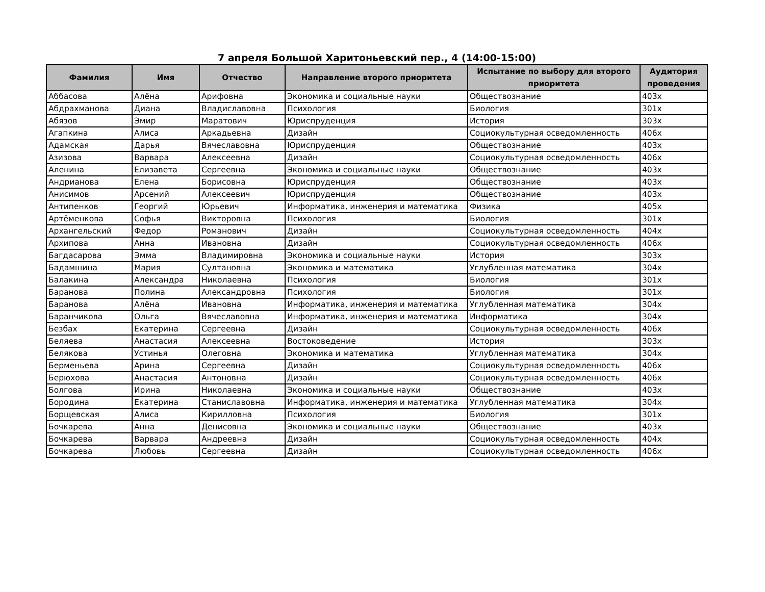7 апреля Большой Харитоньевский пер., 4 (14:00-15:00)
| Фамилия | Имя | Отчество | Направление второго приоритета | Испытание по выбору для второго приоритета | Аудитория проведения |
| --- | --- | --- | --- | --- | --- |
| Аббасова | Алёна | Арифовна | Экономика и социальные науки | Обществознание | 403х |
| Абдрахманова | Диана | Владиславовна | Психология | Биология | 301х |
| Абязов | Эмир | Маратович | Юриспруденция | История | 303х |
| Агапкина | Алиса | Аркадьевна | Дизайн | Социокультурная осведомленность | 406х |
| Адамская | Дарья | Вячеславовна | Юриспруденция | Обществознание | 403х |
| Азизова | Варвара | Алексеевна | Дизайн | Социокультурная осведомленность | 406х |
| Аленина | Елизавета | Сергеевна | Экономика и социальные науки | Обществознание | 403х |
| Андрианова | Елена | Борисовна | Юриспруденция | Обществознание | 403х |
| Анисимов | Арсений | Алексеевич | Юриспруденция | Обществознание | 403х |
| Антипенков | Георгий | Юрьевич | Информатика, инженерия и математика | Физика | 405х |
| Артёменкова | Софья | Викторовна | Психология | Биология | 301х |
| Архангельский | Федор | Романович | Дизайн | Социокультурная осведомленность | 404х |
| Архипова | Анна | Ивановна | Дизайн | Социокультурная осведомленность | 406х |
| Багдасарова | Эмма | Владимировна | Экономика и социальные науки | История | 303х |
| Бадамшина | Мария | Султановна | Экономика и математика | Углубленная математика | 304х |
| Балакина | Александра | Николаевна | Психология | Биология | 301х |
| Баранова | Полина | Александровна | Психология | Биология | 301х |
| Баранова | Алёна | Ивановна | Информатика, инженерия и математика | Углубленная математика | 304х |
| Баранчикова | Ольга | Вячеславовна | Информатика, инженерия и математика | Информатика | 304х |
| Безбах | Екатерина | Сергеевна | Дизайн | Социокультурная осведомленность | 406х |
| Беляева | Анастасия | Алексеевна | Востоковедение | История | 303х |
| Белякова | Устинья | Олеговна | Экономика и математика | Углубленная математика | 304х |
| Берменьева | Арина | Сергеевна | Дизайн | Социокультурная осведомленность | 406х |
| Берюхова | Анастасия | Антоновна | Дизайн | Социокультурная осведомленность | 406х |
| Болгова | Ирина | Николаевна | Экономика и социальные науки | Обществознание | 403х |
| Бородина | Екатерина | Станиславовна | Информатика, инженерия и математика | Углубленная математика | 304х |
| Борщевская | Алиса | Кирилловна | Психология | Биология | 301х |
| Бочкарева | Анна | Денисовна | Экономика и социальные науки | Обществознание | 403х |
| Бочкарева | Варвара | Андреевна | Дизайн | Социокультурная осведомленность | 404х |
| Бочкарева | Любовь | Сергеевна | Дизайн | Социокультурная осведомленность | 406х |